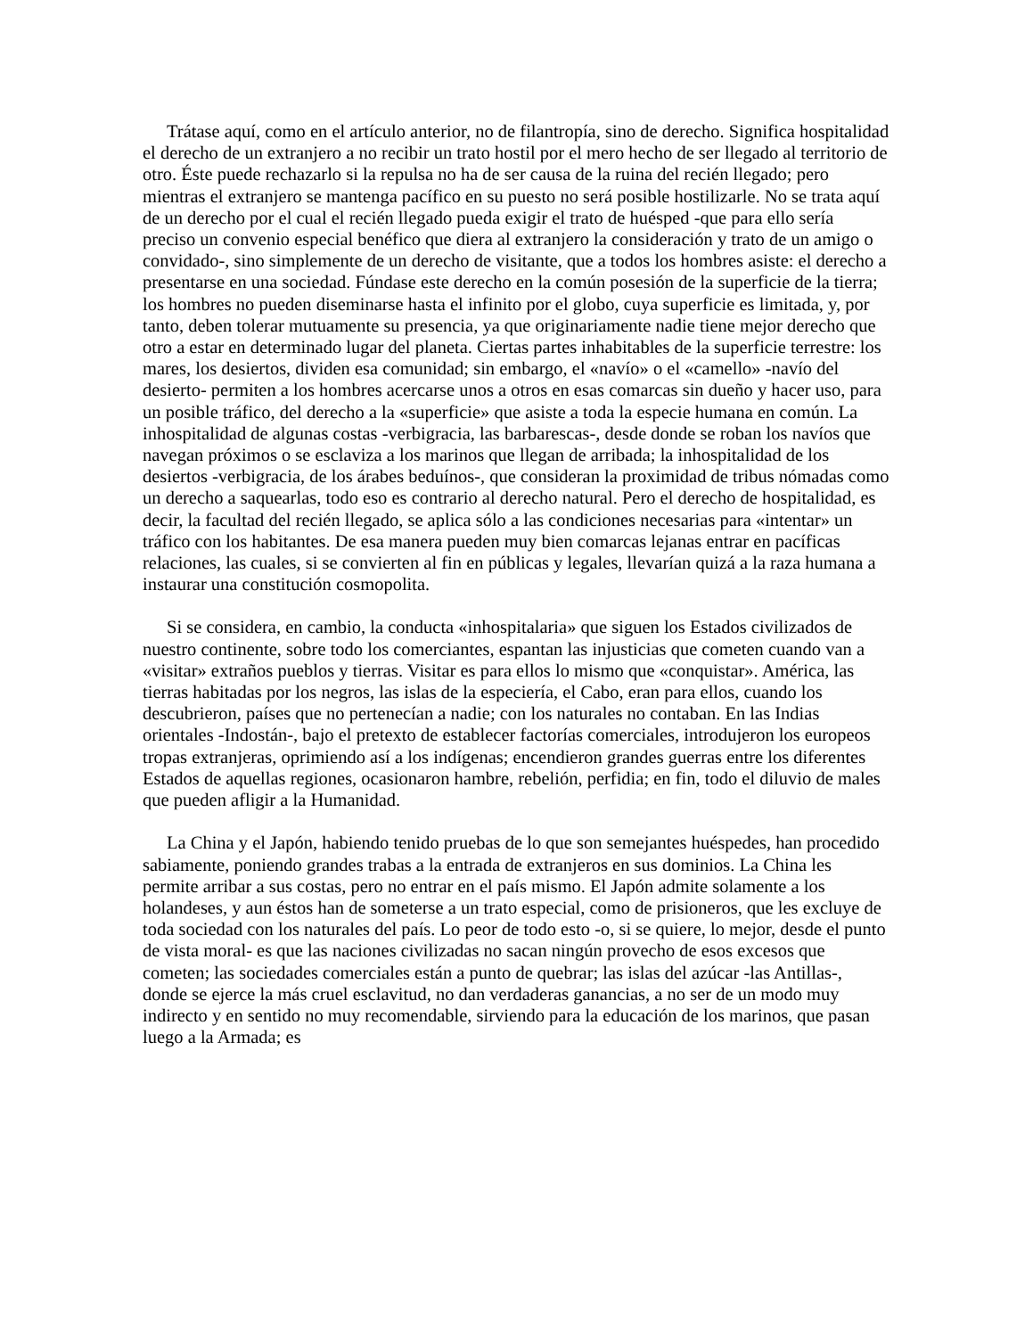Trátase aquí, como en el artículo anterior, no de filantropía, sino de derecho. Significa hospitalidad el derecho de un extranjero a no recibir un trato hostil por el mero hecho de ser llegado al territorio de otro. Éste puede rechazarlo si la repulsa no ha de ser causa de la ruina del recién llegado; pero mientras el extranjero se mantenga pacífico en su puesto no será posible hostilizarle. No se trata aquí de un derecho por el cual el recién llegado pueda exigir el trato de huésped -que para ello sería preciso un convenio especial benéfico que diera al extranjero la consideración y trato de un amigo o convidado-, sino simplemente de un derecho de visitante, que a todos los hombres asiste: el derecho a presentarse en una sociedad. Fúndase este derecho en la común posesión de la superficie de la tierra; los hombres no pueden diseminarse hasta el infinito por el globo, cuya superficie es limitada, y, por tanto, deben tolerar mutuamente su presencia, ya que originariamente nadie tiene mejor derecho que otro a estar en determinado lugar del planeta. Ciertas partes inhabitables de la superficie terrestre: los mares, los desiertos, dividen esa comunidad; sin embargo, el «navío» o el «camello» -navío del desierto- permiten a los hombres acercarse unos a otros en esas comarcas sin dueño y hacer uso, para un posible tráfico, del derecho a la «superficie» que asiste a toda la especie humana en común. La inhospitalidad de algunas costas -verbigracia, las barbarescas-, desde donde se roban los navíos que navegan próximos o se esclaviza a los marinos que llegan de arribada; la inhospitalidad de los desiertos -verbigracia, de los árabes beduínos-, que consideran la proximidad de tribus nómadas como un derecho a saquearlas, todo eso es contrario al derecho natural. Pero el derecho de hospitalidad, es decir, la facultad del recién llegado, se aplica sólo a las condiciones necesarias para «intentar» un tráfico con los habitantes. De esa manera pueden muy bien comarcas lejanas entrar en pacíficas relaciones, las cuales, si se convierten al fin en públicas y legales, llevarían quizá a la raza humana a instaurar una constitución cosmopolita.
Si se considera, en cambio, la conducta «inhospitalaria» que siguen los Estados civilizados de nuestro continente, sobre todo los comerciantes, espantan las injusticias que cometen cuando van a «visitar» extraños pueblos y tierras. Visitar es para ellos lo mismo que «conquistar». América, las tierras habitadas por los negros, las islas de la especiería, el Cabo, eran para ellos, cuando los descubrieron, países que no pertenecían a nadie; con los naturales no contaban. En las Indias orientales -Indostán-, bajo el pretexto de establecer factorías comerciales, introdujeron los europeos tropas extranjeras, oprimiendo así a los indígenas; encendieron grandes guerras entre los diferentes Estados de aquellas regiones, ocasionaron hambre, rebelión, perfidia; en fin, todo el diluvio de males que pueden afligir a la Humanidad.
La China y el Japón, habiendo tenido pruebas de lo que son semejantes huéspedes, han procedido sabiamente, poniendo grandes trabas a la entrada de extranjeros en sus dominios. La China les permite arribar a sus costas, pero no entrar en el país mismo. El Japón admite solamente a los holandeses, y aun éstos han de someterse a un trato especial, como de prisioneros, que les excluye de toda sociedad con los naturales del país. Lo peor de todo esto -o, si se quiere, lo mejor, desde el punto de vista moral- es que las naciones civilizadas no sacan ningún provecho de esos excesos que cometen; las sociedades comerciales están a punto de quebrar; las islas del azúcar -las Antillas-, donde se ejerce la más cruel esclavitud, no dan verdaderas ganancias, a no ser de un modo muy indirecto y en sentido no muy recomendable, sirviendo para la educación de los marinos, que pasan luego a la Armada; es